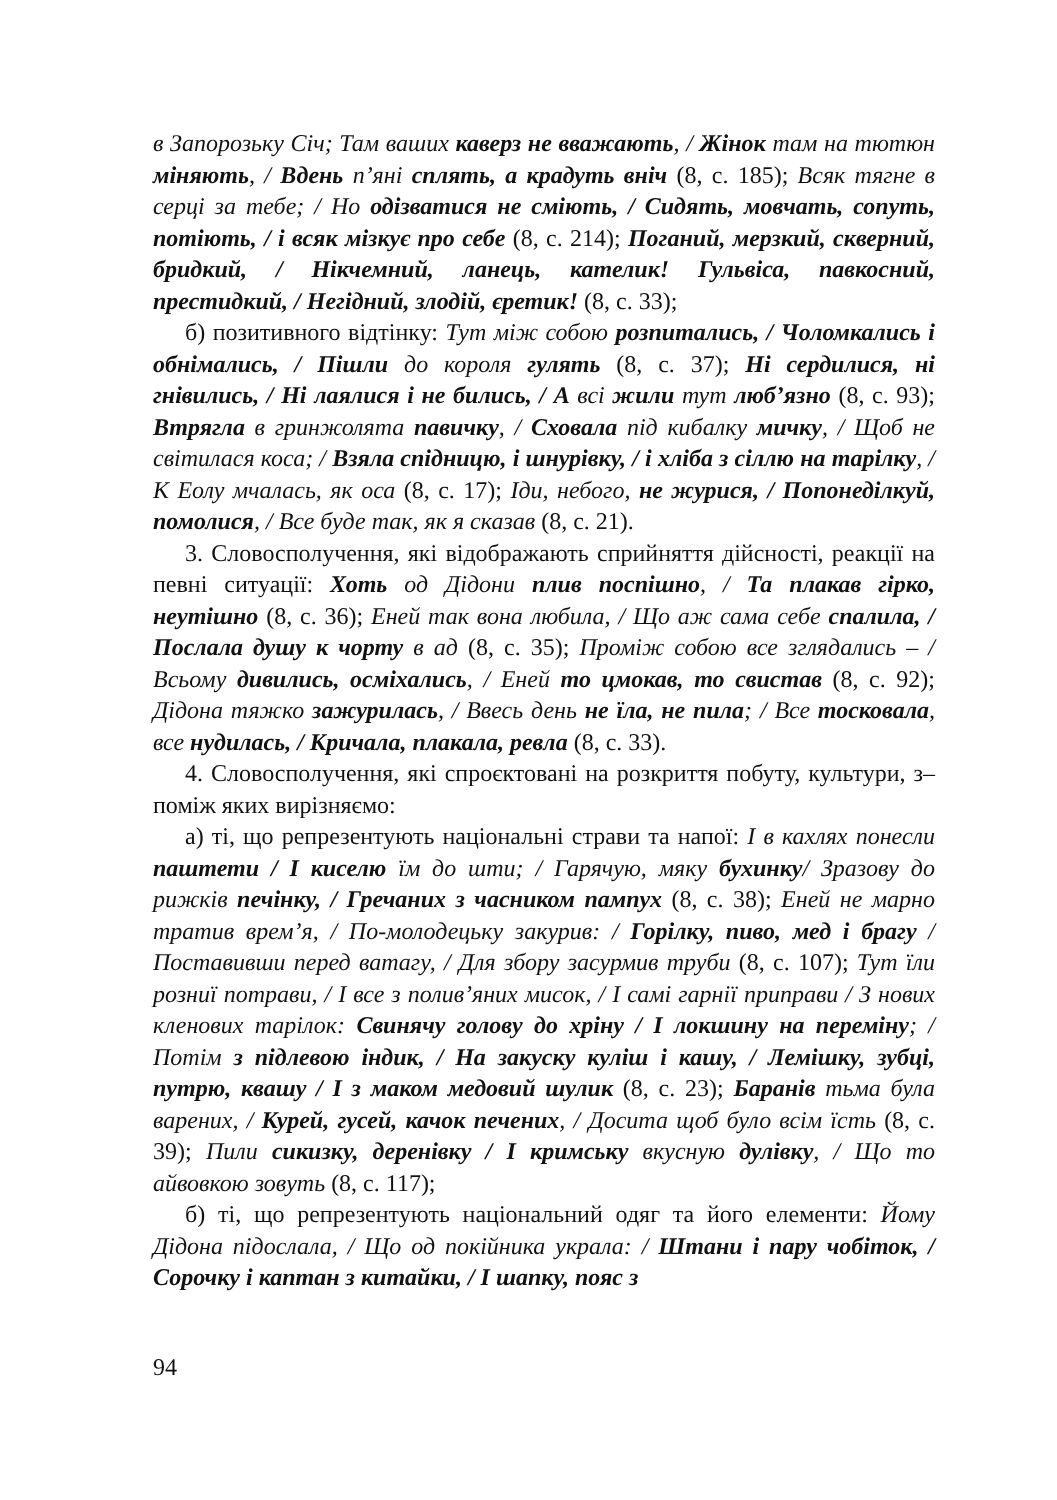в Запорозьку Січ; Там ваших каверз не вважають, / Жінок там на тютюн міняють, / Вдень п’яні сплять, а крадуть вніч (8, с. 185); Всяк тягне в серці за тебе; / Но одізватися не сміють, / Сидять, мовчать, сопуть, потіють, / і всяк мізкує про себе (8, с. 214); Поганий, мерзкий, скверний, бридкий, / Нікчемний, ланець, кателик! Гульвіса, павкосний, престидкий, / Негідний, злодій, єретик! (8, с. 33);
б) позитивного відтінку: Тут між собою розпитались, / Чоломкались і обнімались, / Пішли до короля гулять (8, с. 37); Ні сердилися, ні гнівились, / Ні лаялися і не бились, / А всі жили тут люб’язно (8, с. 93); Втрягла в гринжолята павичку, / Сховала під кибалку мичку, / Щоб не світилася коса; / Взяла спідницю, і шнурівку, / і хліба з сіллю на тарілку, / К Еолу мчалась, як оса (8, с. 17); Іди, небого, не журися, / Попонеділкуй, помолися, / Все буде так, як я сказав (8, с. 21).
3. Словосполучення, які відображають сприйняття дійсності, реакції на певні ситуації: Хоть од Дідони плив поспішно, / Та плакав гірко, неутішно (8, с. 36); Еней так вона любила, / Що аж сама себе спалила, / Послала душу к чорту в ад (8, с. 35); Проміж собою все зглядались – / Всьому дивились, осміхались, / Еней то цмокав, то свистав (8, с. 92); Дідона тяжко зажурилась, / Ввесь день не їла, не пила; / Все тосковала, все нудилась, / Кричала, плакала, ревла (8, с. 33).
4. Словосполучення, які спроєктовані на розкриття побуту, культури, з– поміж яких вирізняємо:
а) ті, що репрезентують національні страви та напої: І в кахлях понесли паштети / І киселю їм до шти; / Гарячую, мяку бухинку/ Зразову до рижків печінку, / Гречаних з часником пампух (8, с. 38); Еней не марно тратив врем’я, / По-молодецьку закурив: / Горілку, пиво, мед і брагу / Поставивши перед ватагу, / Для збору засурмив труби (8, с. 107); Тут їли розниї потрави, / І все з полив’яних мисок, / І самі гарнії приправи / З нових кленових тарілок: Свинячу голову до хріну / І локшину на переміну; / Потім з підлевою індик, / На закуску куліш і кашу, / Лемішку, зубці, путрю, квашу / І з маком медовий шулик (8, с. 23); Баранів тьма була варених, / Курей, гусей, качок печених, / Досита щоб було всім їсть (8, с. 39); Пили сикизку, деренівку / І кримську вкусную дулівку, / Що то айвовкою зовуть (8, с. 117);
б) ті, що репрезентують національний одяг та його елементи: Йому Дідона підослала, / Що од покійника украла: / Штани і пару чобіток, / Сорочку і каптан з китайки, / І шапку, пояс з
94